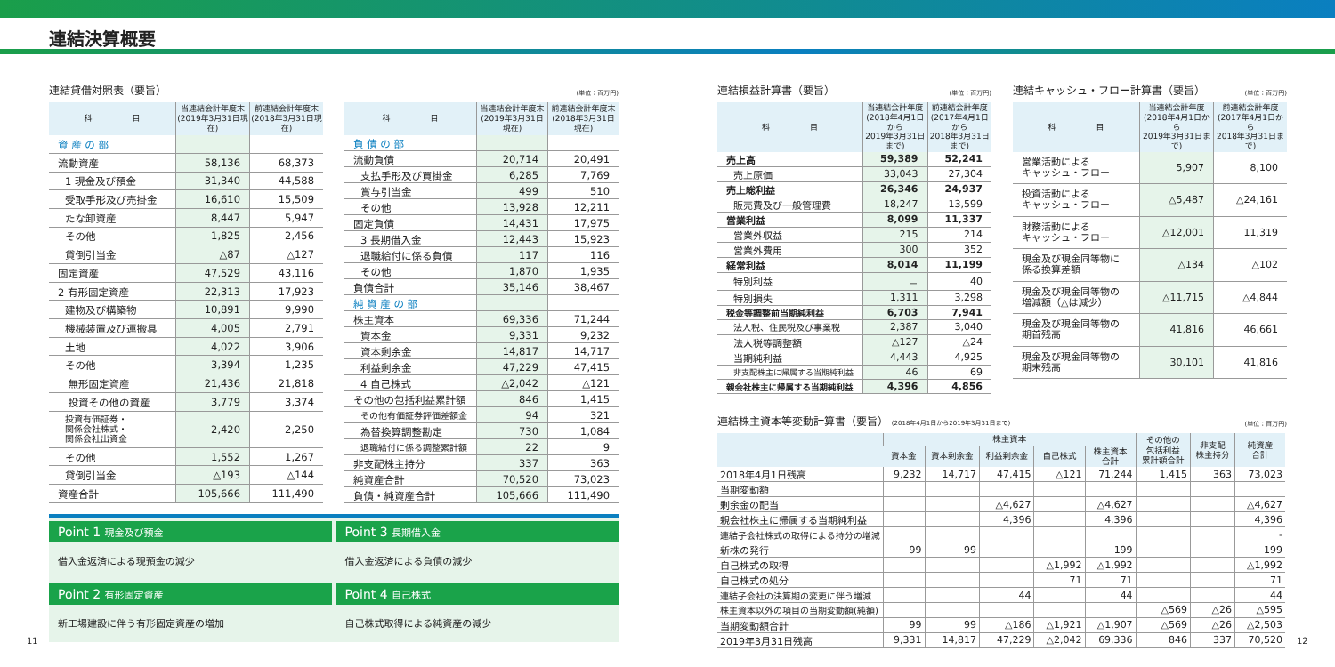連結決算概要
連結貸借対照表（要旨） (単位：百万円)
| 科 目 | 当連結会計年度末 (2019年3月31日現在) | 前連結会計年度末 (2018年3月31日現在) |
| --- | --- | --- |
| 資 産 の 部 | | |
| 流動資産 | 58,136 | 68,373 |
| 1 現金及び預金 | 31,340 | 44,588 |
| 受取手形及び売掛金 | 16,610 | 15,509 |
| たな卸資産 | 8,447 | 5,947 |
| その他 | 1,825 | 2,456 |
| 貸倒引当金 | △87 | △127 |
| 固定資産 | 47,529 | 43,116 |
| 2 有形固定資産 | 22,313 | 17,923 |
| 建物及び構築物 | 10,891 | 9,990 |
| 機械装置及び運搬具 | 4,005 | 2,791 |
| 土地 | 4,022 | 3,906 |
| その他 | 3,394 | 1,235 |
| 無形固定資産 | 21,436 | 21,818 |
| 投資その他の資産 | 3,779 | 3,374 |
| 投資有価証券・ 関係会社株式・ 関係会社出資金 | 2,420 | 2,250 |
| その他 | 1,552 | 1,267 |
| 貸倒引当金 | △193 | △144 |
| 資産合計 | 105,666 | 111,490 |
| 科 目 | 当連結会計年度末 (2019年3月31日現在) | 前連結会計年度末 (2018年3月31日現在) |
| --- | --- | --- |
| 負 債 の 部 | | |
| 流動負債 | 20,714 | 20,491 |
| 支払手形及び買掛金 | 6,285 | 7,769 |
| 賞与引当金 | 499 | 510 |
| その他 | 13,928 | 12,211 |
| 固定負債 | 14,431 | 17,975 |
| 3 長期借入金 | 12,443 | 15,923 |
| 退職給付に係る負債 | 117 | 116 |
| その他 | 1,870 | 1,935 |
| 負債合計 | 35,146 | 38,467 |
| 純 資 産 の 部 | | |
| 株主資本 | 69,336 | 71,244 |
| 資本金 | 9,331 | 9,232 |
| 資本剰余金 | 14,817 | 14,717 |
| 利益剰余金 | 47,229 | 47,415 |
| 4 自己株式 | △2,042 | △121 |
| その他の包括利益累計額 | 846 | 1,415 |
| その他有価証券評価差額金 | 94 | 321 |
| 為替換算調整勘定 | 730 | 1,084 |
| 退職給付に係る調整累計額 | 22 | 9 |
| 非支配株主持分 | 337 | 363 |
| 純資産合計 | 70,520 | 73,023 |
| 負債・純資産合計 | 105,666 | 111,490 |
Point 1 現金及び預金
借入金返済による現預金の減少
Point 3 長期借入金
借入金返済による負債の減少
Point 2 有形固定資産
新工場建設に伴う有形固定資産の増加
Point 4 自己株式
自己株式取得による純資産の減少
連結損益計算書（要旨） (単位：百万円)
| 科 目 | 当連結会計年度 (2018年4月1日から 2019年3月31日まで) | 前連結会計年度 (2017年4月1日から 2018年3月31日まで) |
| --- | --- | --- |
| 売上高 | 59,389 | 52,241 |
| 売上原価 | 33,043 | 27,304 |
| 売上総利益 | 26,346 | 24,937 |
| 販売費及び一般管理費 | 18,247 | 13,599 |
| 営業利益 | 8,099 | 11,337 |
| 営業外収益 | 215 | 214 |
| 営業外費用 | 300 | 352 |
| 経常利益 | 8,014 | 11,199 |
| 特別利益 | － | 40 |
| 特別損失 | 1,311 | 3,298 |
| 税金等調整前当期純利益 | 6,703 | 7,941 |
| 法人税、住民税及び事業税 | 2,387 | 3,040 |
| 法人税等調整額 | △127 | △24 |
| 当期純利益 | 4,443 | 4,925 |
| 非支配株主に帰属する当期純利益 | 46 | 69 |
| 親会社株主に帰属する当期純利益 | 4,396 | 4,856 |
連結キャッシュ・フロー計算書（要旨） (単位：百万円)
| 科 目 | 当連結会計年度 (2018年4月1日から 2019年3月31日まで) | 前連結会計年度 (2017年4月1日から 2018年3月31日まで) |
| --- | --- | --- |
| 営業活動による キャッシュ・フロー | 5,907 | 8,100 |
| 投資活動による キャッシュ・フロー | △5,487 | △24,161 |
| 財務活動による キャッシュ・フロー | △12,001 | 11,319 |
| 現金及び現金同等物に 係る換算差額 | △134 | △102 |
| 現金及び現金同等物の 増減額（△は減少） | △11,715 | △4,844 |
| 現金及び現金同等物の 期首残高 | 41,816 | 46,661 |
| 現金及び現金同等物の 期末残高 | 30,101 | 41,816 |
連結株主資本等変動計算書（要旨） (2018年4月1日から2019年3月31日まで) (単位：百万円)
| | 株主資本 | | | | | その他の 包括利益 累計額合計 | 非支配 株主持分 | 純資産 合計 |
| --- | --- | --- | --- | --- | --- | --- | --- | --- |
| | 資本金 | 資本剰余金 | 利益剰余金 | 自己株式 | 株主資本 合計 | | | |
| 2018年4月1日残高 | 9,232 | 14,717 | 47,415 | △121 | 71,244 | 1,415 | 363 | 73,023 |
| 当期変動額 | | | | | | | | |
| 剰余金の配当 | | | △4,627 | | △4,627 | | | △4,627 |
| 親会社株主に帰属する当期純利益 | | | 4,396 | | 4,396 | | | 4,396 |
| 連結子会社株式の取得による持分の増減 | | | | | | | | - |
| 新株の発行 | 99 | 99 | | | 199 | | | 199 |
| 自己株式の取得 | | | | △1,992 | △1,992 | | | △1,992 |
| 自己株式の処分 | | | | 71 | 71 | | | 71 |
| 連結子会社の決算期の変更に伴う増減 | | | 44 | | 44 | | | 44 |
| 株主資本以外の項目の当期変動額(純額) | | | | | | △569 | △26 | △595 |
| 当期変動額合計 | 99 | 99 | △186 | △1,921 | △1,907 | △569 | △26 | △2,503 |
| 2019年3月31日残高 | 9,331 | 14,817 | 47,229 | △2,042 | 69,336 | 846 | 337 | 70,520 |
11 12